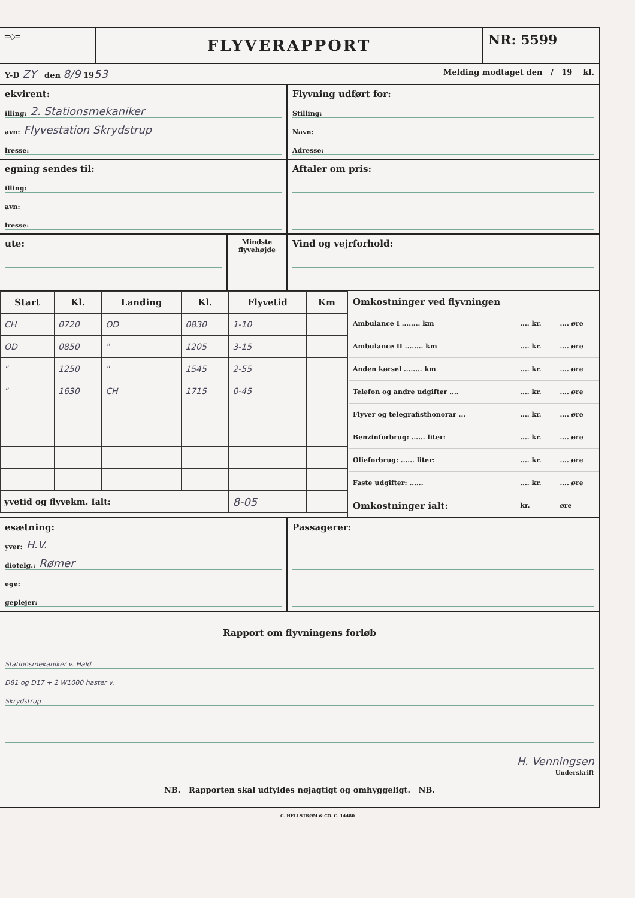═◇═
FLYVERAPPORT
NR: 5599
Y-D ZY den 8/9 1953
Melding modtaget den / 19 kl.
ekvirent:
illing: 2. Stationsmekaniker
avn: Flyvestation Skrydstrup
lresse:
Flyvning udført for:
Stilling:
Navn:
Adresse:
egning sendes til:
illing:
avn:
lresse:
Aftaler om pris:
ute:
Mindste flyvehøjde
Vind og vejrforhold:
| Start | Kl. | Landing | Kl. | Flyvetid | Km |
| --- | --- | --- | --- | --- | --- |
| CH | 0720 | OD | 0830 | 1-10 | |
| OD | 0850 | " | 1205 | 3-15 | |
| " | 1250 | " | 1545 | 2-55 | |
| " | 1630 | CH | 1715 | 0-45 | |
| yvetid og flyvekm. Ialt: | | | | 8-05 | |
| Omkostninger ved flyvningen | | |
| --- | --- | --- |
| Ambulance I ........ km | .... kr. | .... øre |
| Ambulance II ........ km | .... kr. | .... øre |
| Anden kørsel ........ km | .... kr. | .... øre |
| Telefon og andre udgifter .... | .... kr. | .... øre |
| Flyver og telegrafisthonorar ... | .... kr. | .... øre |
| Benzinforbrug: ...... liter: | .... kr. | .... øre |
| Olieforbrug: ...... liter: | .... kr. | .... øre |
| Faste udgifter: ...... | .... kr. | .... øre |
| Omkostninger ialt: | kr. | øre |
esætning:
yver: H.V.
diotelg.: Rømer
ege:
geplejer:
Passagerer:
Rapport om flyvningens forløb
Stationsmekaniker v. Hald
D81 og D17 + 2 W1000 haster v.
Skrydstrup
H. Venningsen
Underskrift
NB. Rapporten skal udfyldes nøjagtigt og omhyggeligt. NB.
C. HELLSTRØM & CO. C. 14480